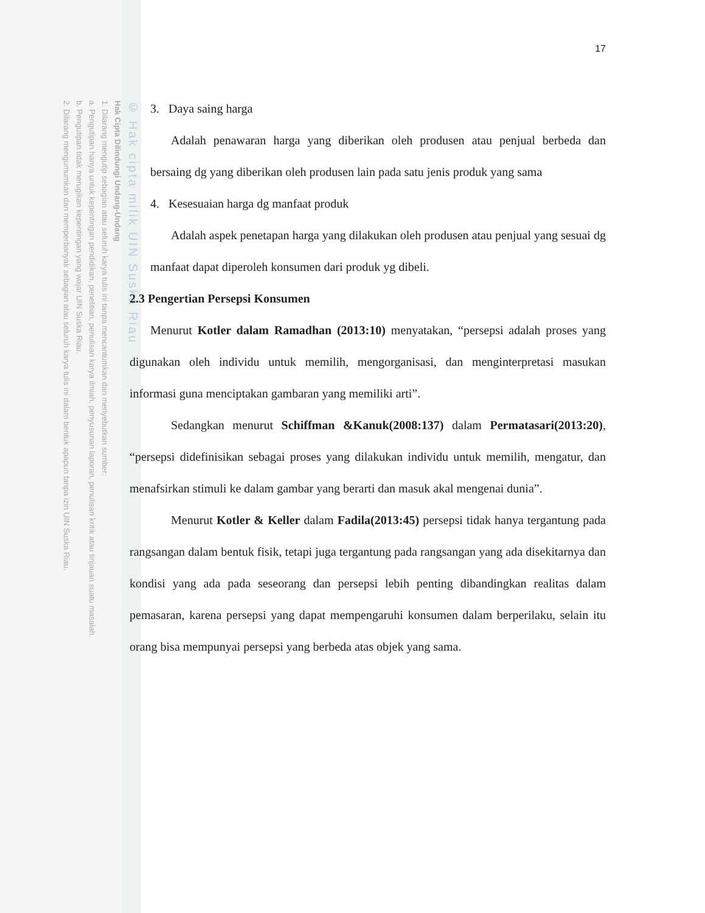© Hak cipta milik UIN Suska Riau
Hak Cipta Dilindungi Undang-Undang
1. Dilarang mengutip sebagian atau seluruh karya tulis ini tanpa mencantumkan dan menyebutkan sumber:
a. Pengutipan hanya untuk kepentingan pendidikan, penelitian, penulisan karya ilmiah, penyusunan laporan, penulisan kritik atau tinjauan suatu masalah.
b. Pengutipan tidak merugikan kepentingan yang wajar UIN Suska Riau.
2. Dilarang mengumumkan dan memperbanyak sebagian atau seluruh karya tulis ini dalam bentuk apapun tanpa izin UIN Suska Riau.
17
3. Daya saing harga
Adalah penawaran harga yang diberikan oleh produsen atau penjual berbeda dan bersaing dg yang diberikan oleh produsen lain pada satu jenis produk yang sama
4. Kesesuaian harga dg manfaat produk
Adalah aspek penetapan harga yang dilakukan oleh produsen atau penjual yang sesuai dg manfaat dapat diperoleh konsumen dari produk yg dibeli.
2.3 Pengertian Persepsi Konsumen
Menurut Kotler dalam Ramadhan (2013:10) menyatakan, “persepsi adalah proses yang digunakan oleh individu untuk memilih, mengorganisasi, dan menginterpretasi masukan informasi guna menciptakan gambaran yang memiliki arti”.
Sedangkan menurut Schiffman &Kanuk(2008:137) dalam Permatasari(2013:20), “persepsi didefinisikan sebagai proses yang dilakukan individu untuk memilih, mengatur, dan menafsirkan stimuli ke dalam gambar yang berarti dan masuk akal mengenai dunia”.
Menurut Kotler & Keller dalam Fadila(2013:45) persepsi tidak hanya tergantung pada rangsangan dalam bentuk fisik, tetapi juga tergantung pada rangsangan yang ada disekitarnya dan kondisi yang ada pada seseorang dan persepsi lebih penting dibandingkan realitas dalam pemasaran, karena persepsi yang dapat mempengaruhi konsumen dalam berperilaku, selain itu orang bisa mempunyai persepsi yang berbeda atas objek yang sama.